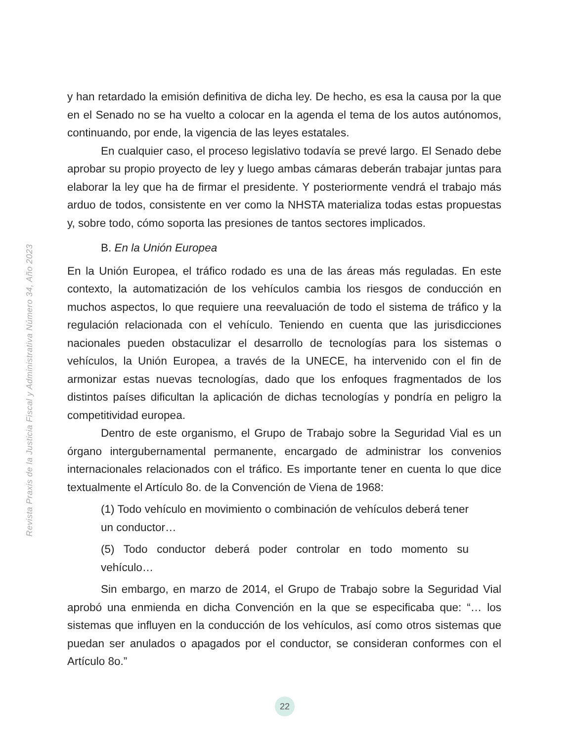Revista Praxis de la Justicia Fiscal y Administrativa Número 34, Año 2023
y han retardado la emisión definitiva de dicha ley. De hecho, es esa la causa por la que en el Senado no se ha vuelto a colocar en la agenda el tema de los autos autónomos, continuando, por ende, la vigencia de las leyes estatales.
En cualquier caso, el proceso legislativo todavía se prevé largo. El Senado debe aprobar su propio proyecto de ley y luego ambas cámaras deberán trabajar juntas para elaborar la ley que ha de firmar el presidente. Y posteriormente vendrá el trabajo más arduo de todos, consistente en ver como la NHSTA materializa todas estas propuestas y, sobre todo, cómo soporta las presiones de tantos sectores implicados.
B. En la Unión Europea
En la Unión Europea, el tráfico rodado es una de las áreas más reguladas. En este contexto, la automatización de los vehículos cambia los riesgos de conducción en muchos aspectos, lo que requiere una reevaluación de todo el sistema de tráfico y la regulación relacionada con el vehículo. Teniendo en cuenta que las jurisdicciones nacionales pueden obstaculizar el desarrollo de tecnologías para los sistemas o vehículos, la Unión Europea, a través de la UNECE, ha intervenido con el fin de armonizar estas nuevas tecnologías, dado que los enfoques fragmentados de los distintos países dificultan la aplicación de dichas tecnologías y pondría en peligro la competitividad europea.
Dentro de este organismo, el Grupo de Trabajo sobre la Seguridad Vial es un órgano intergubernamental permanente, encargado de administrar los convenios internacionales relacionados con el tráfico. Es importante tener en cuenta lo que dice textualmente el Artículo 8o. de la Convención de Viena de 1968:
(1) Todo vehículo en movimiento o combinación de vehículos deberá tener un conductor…
(5) Todo conductor deberá poder controlar en todo momento su vehículo…
Sin embargo, en marzo de 2014, el Grupo de Trabajo sobre la Seguridad Vial aprobó una enmienda en dicha Convención en la que se especificaba que: “… los sistemas que influyen en la conducción de los vehículos, así como otros sistemas que puedan ser anulados o apagados por el conductor, se consideran conformes con el Artículo 8o.”
22